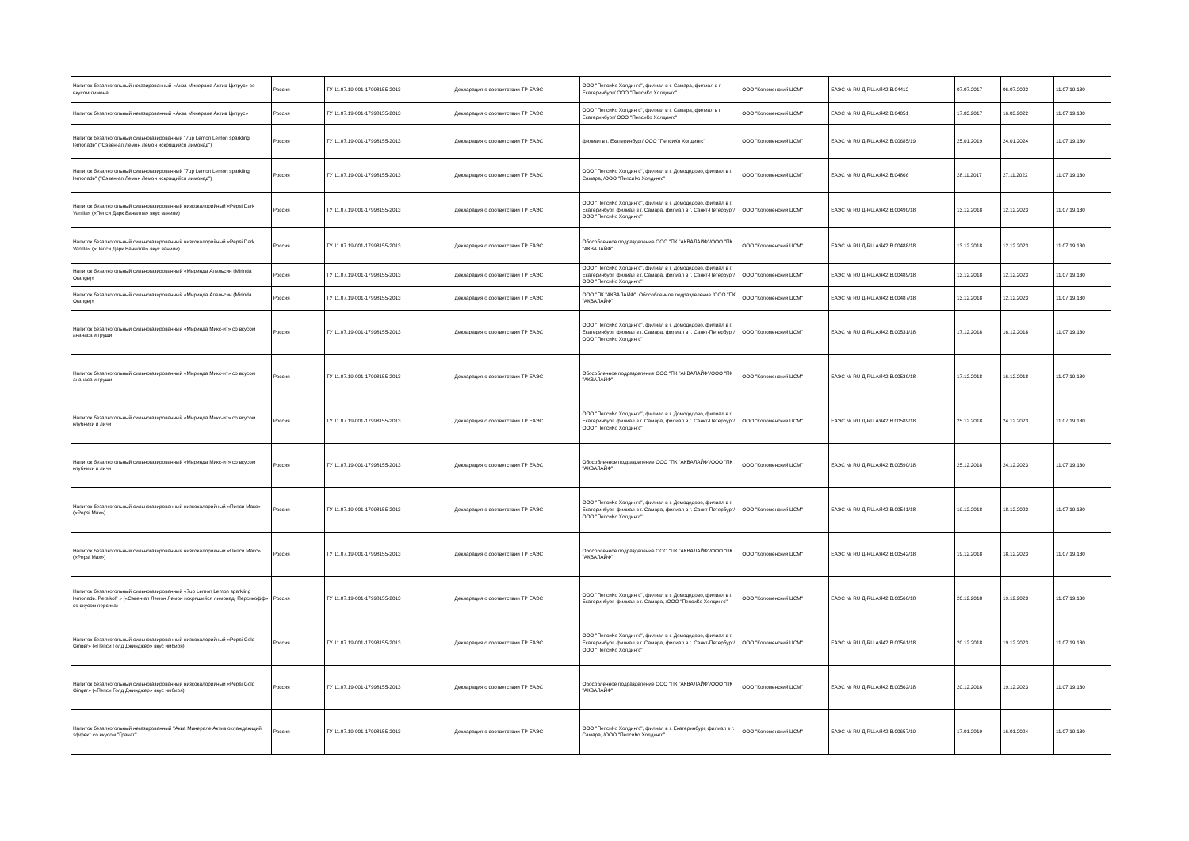| Напиток безалкогольный негазированный «Аква Минерале Актив Цитрус» со вкусом лимона | Россия | ТУ 11.07.19-001-17998155-2013 | Декларация о соответствии ТР ЕАЭС | ООО "ПепсиКо Холдингс", филиал в г. Самара, филиал в г. Екатеринбург/ ООО "ПепсиКо Холдингс" | ООО "Коломенский ЦСМ" | ЕАЭС № RU Д-RU.АЯ42.В.04412 | 07.07.2017 | 06.07.2022 | 11.07.19.130 |
| Напиток безалкогольный негазированный «Аква Минерале Актив Цитрус» | Россия | ТУ 11.07.19-001-17998155-2013 | Декларация о соответствии ТР ЕАЭС | ООО "ПепсиКо Холдингс", филиал в г. Самара, филиал в г. Екатеринбург/ ООО "ПепсиКо Холдингс" | ООО "Коломенский ЦСМ" | ЕАЭС № RU Д-RU.АЯ42.В.04051 | 17.03.2017 | 16.03.2022 | 11.07.19.130 |
| Напиток безалкогольный сильногазированный "7up Lemon Lemon sparkling lemonade" ("Сэвен-ап Лемон Лемон искрящийся лимонад") | Россия | ТУ 11.07.19-001-17998155-2013 | Декларация о соответствии ТР ЕАЭС | филиал в г. Екатеринбург/ ООО "ПепсиКо Холдингс" | ООО "Коломенский ЦСМ" | ЕАЭС № RU Д-RU.АЯ42.В.00685/19 | 25.01.2019 | 24.01.2024 | 11.07.19.130 |
| Напиток безалкогольный сильногазированный "7up Lemon Lemon sparkling lemonade" ("Сэвен-ап Лемон Лемон искрящийся лимонад") | Россия | ТУ 11.07.19-001-17998155-2013 | Декларация о соответствии ТР ЕАЭС | ООО "ПепсиКо Холдингс", филиал в г. Домодедово, филиал в г. Самара, /ООО "ПепсиКо Холдингс" | ООО "Коломенский ЦСМ" | ЕАЭС № RU Д-RU.АЯ42.В.04866 | 28.11.2017 | 27.11.2022 | 11.07.19.130 |
| Напиток безалкогольный сильногазированный низкокалорийный «Pepsi Dark Vanilla» («Пепси Дарк Ванилла» вкус ванили) | Россия | ТУ 11.07.19-001-17998155-2013 | Декларация о соответствии ТР ЕАЭС | ООО "ПепсиКо Холдингс", филиал в г. Домодедово, филиал в г. Екатеринбург, филиал в г. Самара, филиал в г. Санкт-Петербург/ООО "ПепсиКо Холдингс" | ООО "Коломенский ЦСМ" | ЕАЭС № RU Д-RU.АЯ42.В.00490/18 | 13.12.2018 | 12.12.2023 | 11.07.19.130 |
| Напиток безалкогольный сильногазированный низкокалорийный «Pepsi Dark Vanilla» («Пепси Дарк Ванилла» вкус ванили) | Россия | ТУ 11.07.19-001-17998155-2013 | Декларация о соответствии ТР ЕАЭС | Обособленное подразделение ООО "ПК "АКВАЛАЙФ"/ООО "ПК "АКВАЛАЙФ" | ООО "Коломенский ЦСМ" | ЕАЭС № RU Д-RU.АЯ42.В.00488/18 | 13.12.2018 | 12.12.2023 | 11.07.19.130 |
| Напиток безалкогольный сильногазированный «Миринда Апельсин (Mirinda Orange)» | Россия | ТУ 11.07.19-001-17998155-2013 | Декларация о соответствии ТР ЕАЭС | ООО "ПепсиКо Холдингс", филиал в г. Домодедово, филиал в г. Екатеринбург, филиал в г. Самара, филиал в г. Санкт-Петербург/ООО "ПепсиКо Холдингс" | ООО "Коломенский ЦСМ" | ЕАЭС № RU Д-RU.АЯ42.В.00489/18 | 13.12.2018 | 12.12.2023 | 11.07.19.130 |
| Напиток безалкогольный сильногазированный «Миринда Апельсин (Mirinda Orange)» | Россия | ТУ 11.07.19-001-17998155-2013 | Декларация о соответствии ТР ЕАЭС | ООО "ПК "АКВАЛАЙФ", Обособленное подразделение /ООО "ПК "АКВАЛАЙФ" | ООО "Коломенский ЦСМ" | ЕАЭС № RU Д-RU.АЯ42.В.00487/18 | 13.12.2018 | 12.12.2023 | 11.07.19.130 |
| Напиток безалкогольный сильногазированный «Миринда Микс-ит» со вкусом ананаса и груши | Россия | ТУ 11.07.19-001-17998155-2013 | Декларация о соответствии ТР ЕАЭС | ООО "ПепсиКо Холдингс", филиал в г. Домодедово, филиал в г. Екатеринбург, филиал в г. Самара, филиал в г. Санкт-Петербург/ООО "ПепсиКо Холдингс" | ООО "Коломенский ЦСМ" | ЕАЭС № RU Д-RU.АЯ42.В.00531/18 | 17.12.2018 | 16.12.2018 | 11.07.19.130 |
| Напиток безалкогольный сильногазированный «Миринда Микс-ит» со вкусом ананаса и груши | Россия | ТУ 11.07.19-001-17998155-2013 | Декларация о соответствии ТР ЕАЭС | Обособленное подразделение ООО "ПК "АКВАЛАЙФ"/ООО "ПК "АКВАЛАЙФ" | ООО "Коломенский ЦСМ" | ЕАЭС № RU Д-RU.АЯ42.В.00530/18 | 17.12.2018 | 16.12.2018 | 11.07.19.130 |
| Напиток безалкогольный сильногазированный «Миринда Микс-ит» со вкусом клубники и личи | Россия | ТУ 11.07.19-001-17998155-2013 | Декларация о соответствии ТР ЕАЭС | ООО "ПепсиКо Холдингс", филиал в г. Домодедово, филиал в г. Екатеринбург, филиал в г. Самара, филиал в г. Санкт-Петербург/ООО "ПепсиКо Холдингс" | ООО "Коломенский ЦСМ" | ЕАЭС № RU Д-RU.АЯ42.В.00589/18 | 25.12.2018 | 24.12.2023 | 11.07.19.130 |
| Напиток безалкогольный сильногазированный «Миринда Микс-ит» со вкусом клубники и личи | Россия | ТУ 11.07.19-001-17998155-2013 | Декларация о соответствии ТР ЕАЭС | Обособленное подразделение ООО "ПК "АКВАЛАЙФ"/ООО "ПК "АКВАЛАЙФ" | ООО "Коломенский ЦСМ" | ЕАЭС № RU Д-RU.АЯ42.В.00590/18 | 25.12.2018 | 24.12.2023 | 11.07.19.130 |
| Напиток безалкогольный сильногазированный низкокалорийный «Пепси Макс» («Pepsi Max») | Россия | ТУ 11.07.19-001-17998155-2013 | Декларация о соответствии ТР ЕАЭС | ООО "ПепсиКо Холдингс", филиал в г. Домодедово, филиал в г. Екатеринбург, филиал в г. Самара, филиал в г. Санкт-Петербург/ООО "ПепсиКо Холдингс" | ООО "Коломенский ЦСМ" | ЕАЭС № RU Д-RU.АЯ42.В.00541/18 | 19.12.2018 | 18.12.2023 | 11.07.19.130 |
| Напиток безалкогольный сильногазированный низкокалорийный «Пепси Макс» («Pepsi Max») | Россия | ТУ 11.07.19-001-17998155-2013 | Декларация о соответствии ТР ЕАЭС | Обособленное подразделение ООО "ПК "АКВАЛАЙФ"/ООО "ПК "АКВАЛАЙФ" | ООО "Коломенский ЦСМ" | ЕАЭС № RU Д-RU.АЯ42.В.00542/18 | 19.12.2018 | 18.12.2023 | 11.07.19.130 |
| Напиток безалкогольный сильногазированный «7up Lemon Lemon sparkling lemonade. Persikoff » («Сэвен-ап Лемон Лемон искрящийся лимонад. Персикофф» со вкусом персика) | Россия | ТУ 11.07.19-001-17998155-2013 | Декларация о соответствии ТР ЕАЭС | ООО "ПепсиКо Холдингс", филиал в г. Домодедово, филиал в г. Екатеринбург, филиал в г. Самара, /ООО "ПепсиКо Холдингс" | ООО "Коломенский ЦСМ" | ЕАЭС № RU Д-RU.АЯ42.В.00560/18 | 20.12.2018 | 19.12.2023 | 11.07.19.130 |
| Напиток безалкогольный сильногазированный низкокалорийный «Pepsi Gold Ginger» («Пепси Голд Джинджер» вкус имбиря) | Россия | ТУ 11.07.19-001-17998155-2013 | Декларация о соответствии ТР ЕАЭС | ООО "ПепсиКо Холдингс", филиал в г. Домодедово, филиал в г. Екатеринбург, филиал в г. Самара, филиал в г. Санкт-Петербург/ООО "ПепсиКо Холдингс" | ООО "Коломенский ЦСМ" | ЕАЭС № RU Д-RU.АЯ42.В.00561/18 | 20.12.2018 | 19.12.2023 | 11.07.19.130 |
| Напиток безалкогольный сильногазированный низкокалорийный «Pepsi Gold Ginger» («Пепси Голд Джинджер» вкус имбиря) | Россия | ТУ 11.07.19-001-17998155-2013 | Декларация о соответствии ТР ЕАЭС | Обособленное подразделение ООО "ПК "АКВАЛАЙФ"/ООО "ПК "АКВАЛАЙФ" | ООО "Коломенский ЦСМ" | ЕАЭС № RU Д-RU.АЯ42.В.00562/18 | 20.12.2018 | 19.12.2023 | 11.07.19.130 |
| Напиток безалкогольный негазированный "Аква Минерале Актив охлаждающий эффект со вкусом "Гранат" | Россия | ТУ 11.07.19-001-17998155-2013 | Декларация о соответствии ТР ЕАЭС | ООО "ПепсиКо Холдингс", филиал в г. Екатеринбург, филиал в г. Самара, /ООО "ПепсиКо Холдингс" | ООО "Коломенский ЦСМ" | ЕАЭС № RU Д-RU.АЯ42.В.00657/19 | 17.01.2019 | 16.01.2024 | 11.07.19.130 |